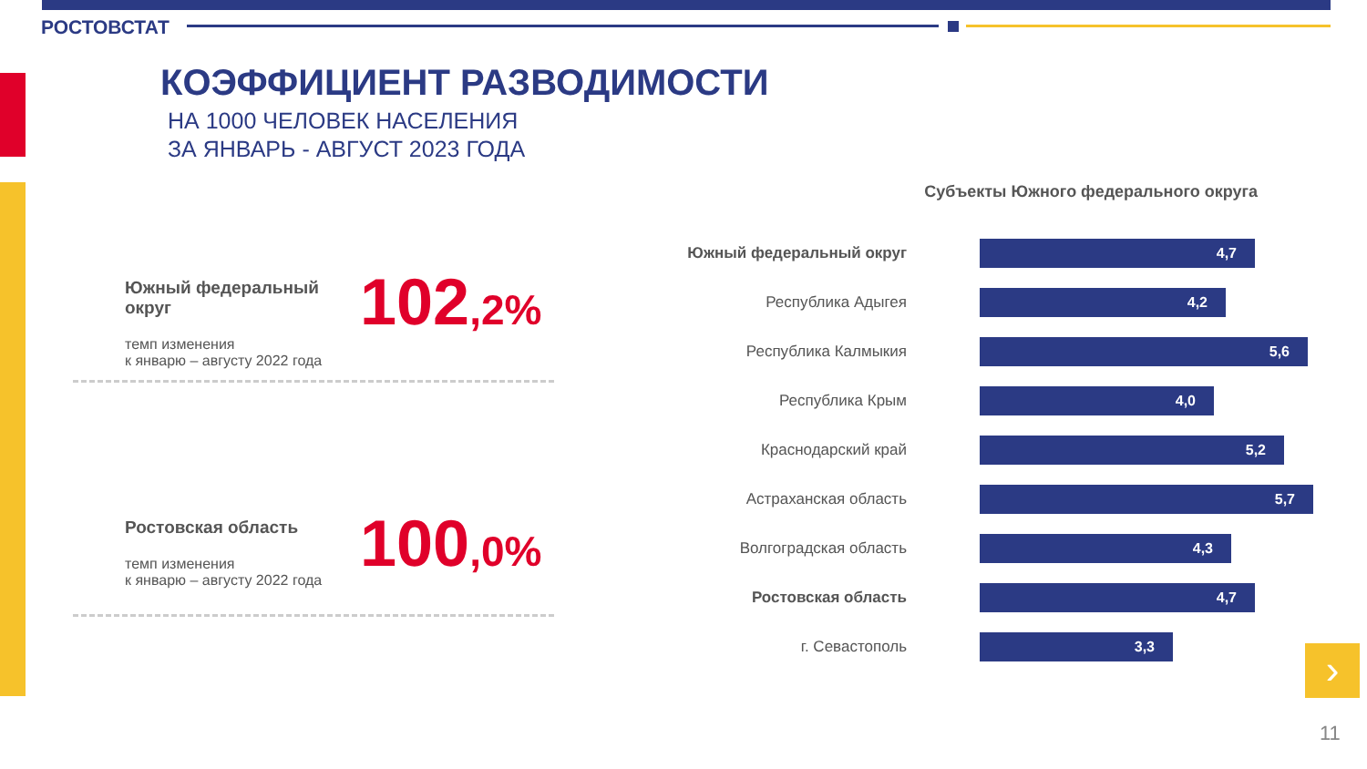РОСТОВСТАТ
КОЭФФИЦИЕНТ РАЗВОДИМОСТИ
НА 1000 ЧЕЛОВЕК НАСЕЛЕНИЯ
ЗА ЯНВАРЬ - АВГУСТ 2023 ГОДА
Южный федеральный
округ
темп изменения
к январю – августу 2022 года
102,2%
Ростовская область
темп изменения
к январю – августу 2022 года
100,0%
Субъекты Южного федерального округа
Южный федеральный округ
4,7
Республика Адыгея
4,2
Республика Калмыкия
5,6
Республика Крым
4,0
Краснодарский край
5,2
Астраханская область
5,7
Волгоградская область
4,3
Ростовская область
4,7
г. Севастополь
3,3
›
11